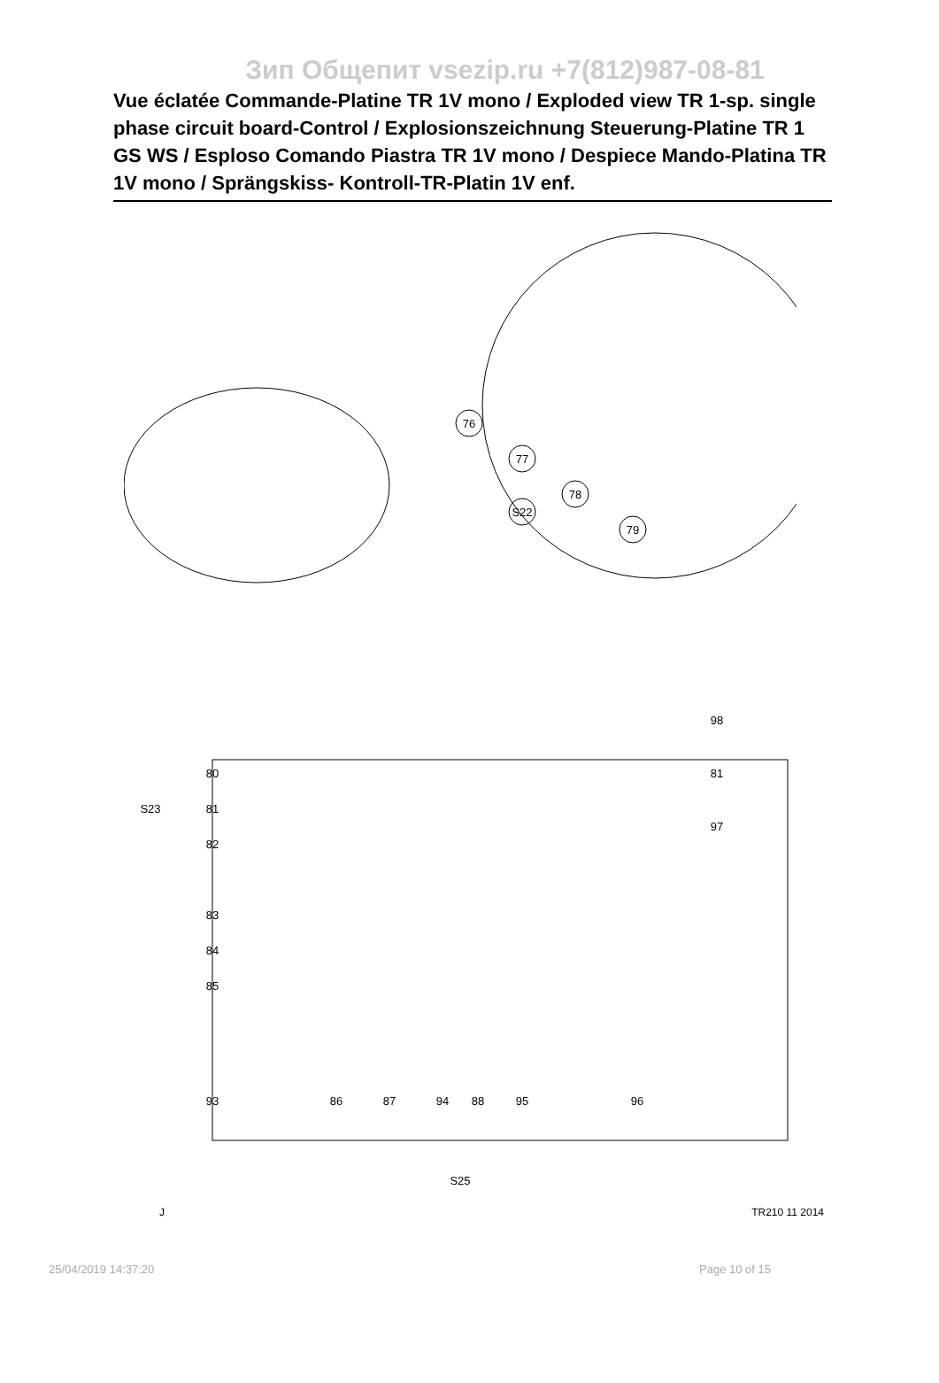Зип Общепит vsezip.ru +7(812)987-08-81
Vue éclatée Commande-Platine TR 1V mono / Exploded view TR 1-sp. single phase circuit board-Control / Explosionszeichnung Steuerung-Platine TR 1 GS WS / Esploso Comando Piastra TR 1V mono / Despiece Mando-Platina TR 1V mono / Sprängskiss- Kontroll-TR-Platin 1V enf.
76
77
78
S22
79
80
81
82
S23
98
81
97
83
84
85
93
86
87
94
88
95
96
S25
J TR210 11 2014
25/04/2019 14:37:20 Page 10 of 15